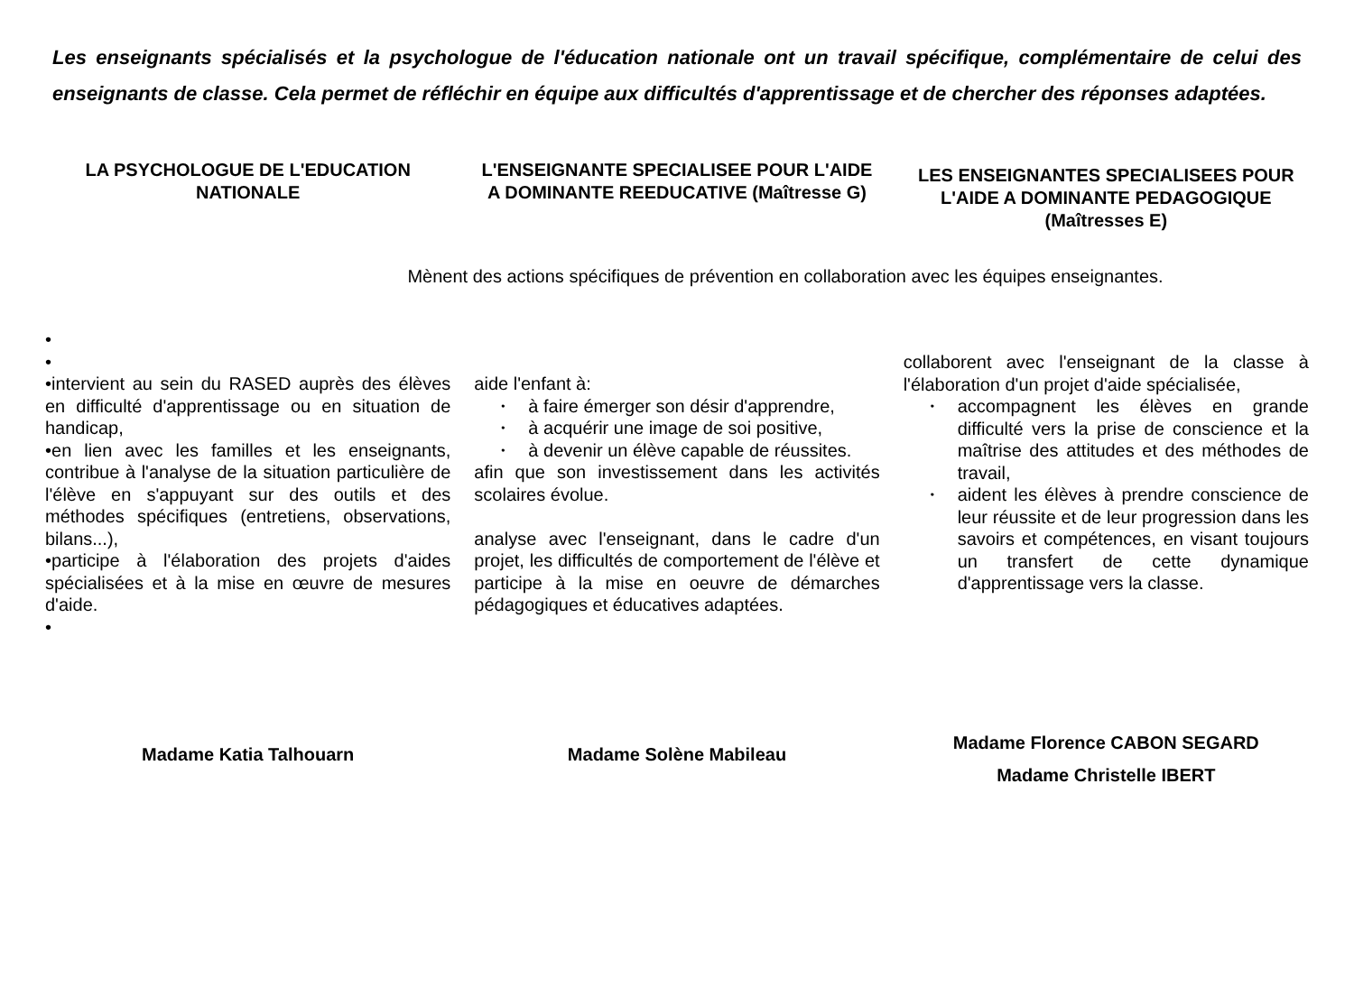Les enseignants spécialisés et la psychologue de l'éducation nationale ont un travail spécifique, complémentaire de celui des enseignants de classe. Cela permet de réfléchir en équipe aux difficultés d'apprentissage et de chercher des réponses adaptées.
LA PSYCHOLOGUE DE L'EDUCATION NATIONALE
L'ENSEIGNANTE SPECIALISEE POUR L'AIDE A DOMINANTE REEDUCATIVE (Maîtresse G)
LES ENSEIGNANTES SPECIALISEES POUR L'AIDE A DOMINANTE PEDAGOGIQUE (Maîtresses E)
Mènent des actions spécifiques de prévention en collaboration avec les équipes enseignantes.
•
•
•intervient au sein du RASED auprès des élèves en difficulté d'apprentissage ou en situation de handicap,
•en lien avec les familles et les enseignants, contribue à l'analyse de la situation particulière de l'élève en s'appuyant sur des outils et des méthodes spécifiques (entretiens, observations, bilans...),
•participe à l'élaboration des projets d'aides spécialisées et à la mise en œuvre de mesures d'aide.
•
aide l'enfant à:
• à faire émerger son désir d'apprendre,
• à acquérir une image de soi positive,
• à devenir un élève capable de réussites.
afin que son investissement dans les activités scolaires évolue.
analyse avec l'enseignant, dans le cadre d'un projet, les difficultés de comportement de l'élève et participe à la mise en oeuvre de démarches pédagogiques et éducatives adaptées.
collaborent avec l'enseignant de la classe à l'élaboration d'un projet d'aide spécialisée,
• accompagnent les élèves en grande difficulté vers la prise de conscience et la maîtrise des attitudes et des méthodes de travail,
• aident les élèves à prendre conscience de leur réussite et de leur progression dans les savoirs et compétences, en visant toujours un transfert de cette dynamique d'apprentissage vers la classe.
Madame Katia Talhouarn Madame Solène Mabileau
Madame Florence CABON SEGARD
Madame Christelle IBERT